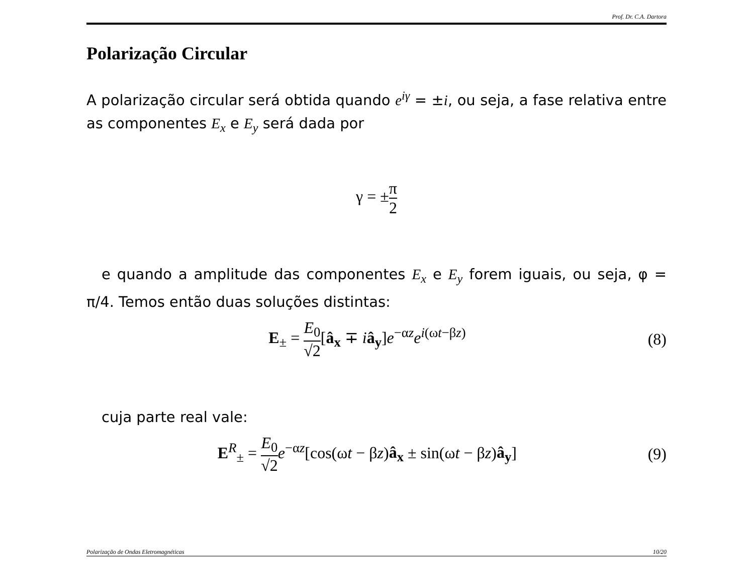Prof. Dr. C.A. Dartora
Polarização Circular
A polarização circular será obtida quando e<sup>iγ</sup> = ±i, ou seja, a fase relativa entre as componentes E<sub>x</sub> e E<sub>y</sub> será dada por
γ = ±π 2
e quando a amplitude das componentes E<sub>x</sub> e E<sub>y</sub> forem iguais, ou seja, φ = π/4. Temos então duas soluções distintas:
E<sub>±</sub> = E<sub>0</sub> √2[â<sub>x</sub> ∓ iâ<sub>y</sub>]e<sup>−αz</sup>e<sup>i(ωt−βz)</sup>
(8)
cuja parte real vale:
E<sup>R</sup><sub>±</sub> = E<sub>0</sub> √2 e<sup>−αz</sup>[cos(ωt − βz)â<sub>x</sub> ± sin(ωt − βz)â<sub>y</sub>]
(9)
Polarização de Ondas Eletromagnéticas 10/20